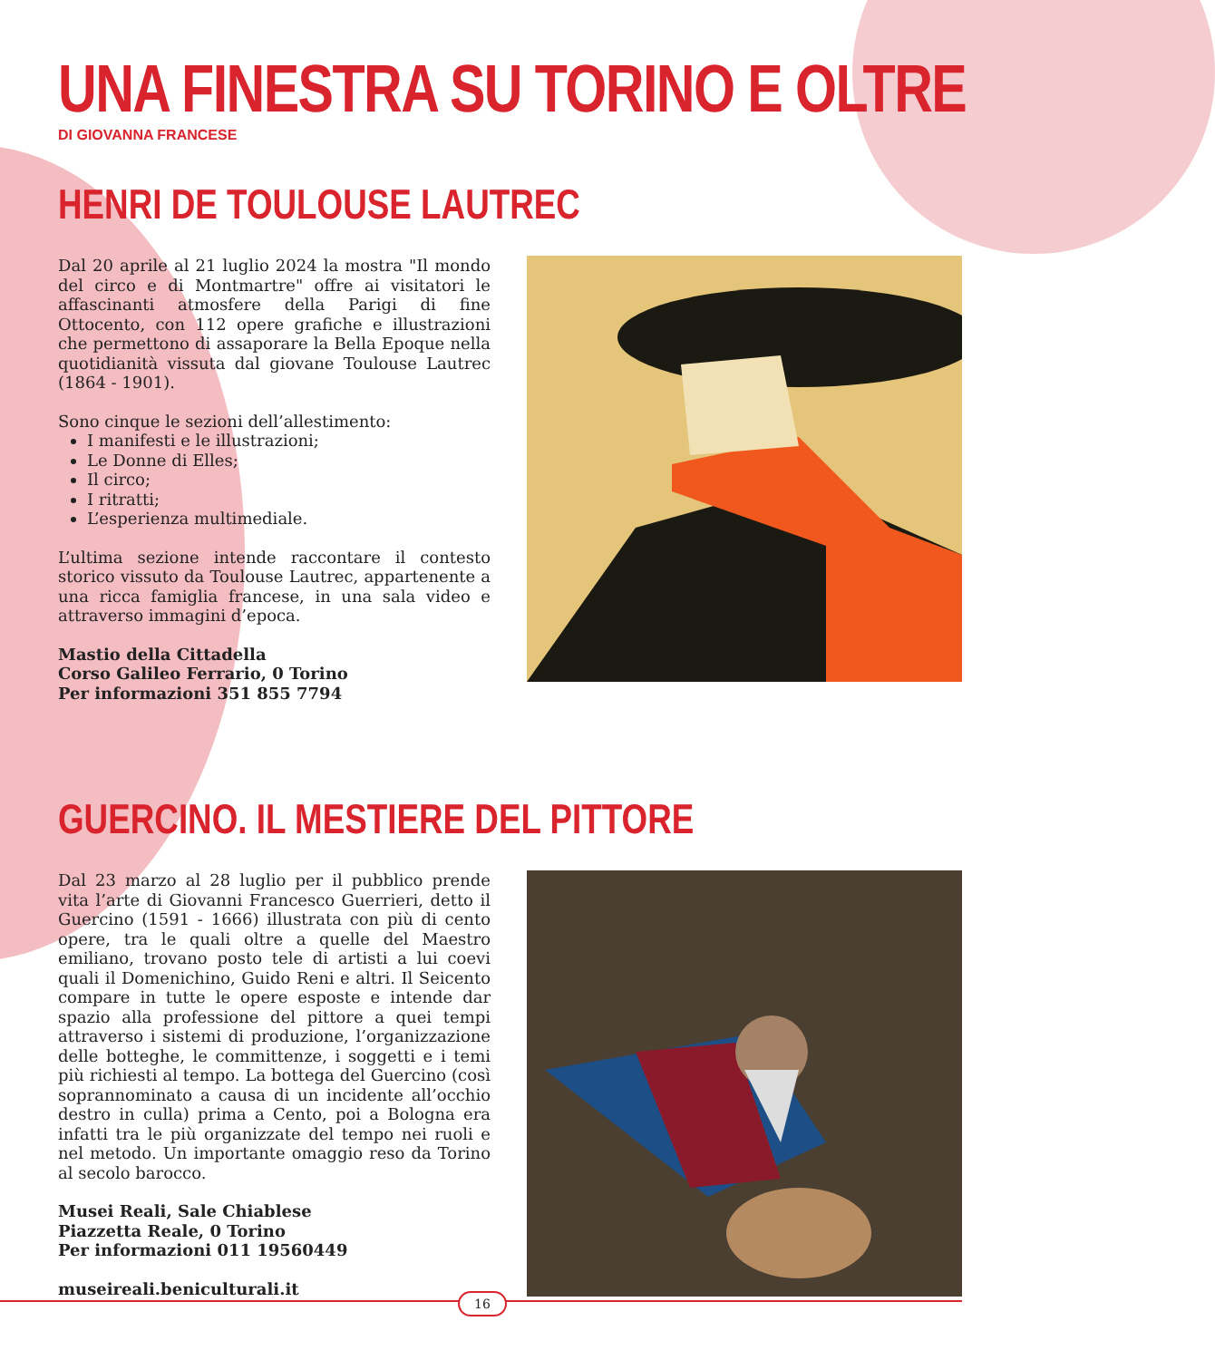UNA FINESTRA SU TORINO E OLTRE
DI GIOVANNA FRANCESE
HENRI DE TOULOUSE LAUTREC
Dal 20 aprile al 21 luglio 2024 la mostra "Il mondo del circo e di Montmartre" offre ai visitatori le affascinanti atmosfere della Parigi di fine Ottocento, con 112 opere grafiche e illustrazioni che permettono di assaporare la Bella Epoque nella quotidianità vissuta dal giovane Toulouse Lautrec (1864 - 1901).
Sono cinque le sezioni dell’allestimento:
I manifesti e le illustrazioni;
Le Donne di Elles;
Il circo;
I ritratti;
L’esperienza multimediale.
L’ultima sezione intende raccontare il contesto storico vissuto da Toulouse Lautrec, appartenente a una ricca famiglia francese, in una sala video e attraverso immagini d’epoca.
Mastio della Cittadella
Corso Galileo Ferrario, 0 Torino
Per informazioni 351 855 7794
GUERCINO. IL MESTIERE DEL PITTORE
Dal 23 marzo al 28 luglio per il pubblico prende vita l’arte di Giovanni Francesco Guerrieri, detto il Guercino (1591 - 1666) illustrata con più di cento opere, tra le quali oltre a quelle del Maestro emiliano, trovano posto tele di artisti a lui coevi quali il Domenichino, Guido Reni e altri. Il Seicento compare in tutte le opere esposte e intende dar spazio alla professione del pittore a quei tempi attraverso i sistemi di produzione, l’organizzazione delle botteghe, le committenze, i soggetti e i temi più richiesti al tempo. La bottega del Guercino (così soprannominato a causa di un incidente all’occhio destro in culla) prima a Cento, poi a Bologna era infatti tra le più organizzate del tempo nei ruoli e nel metodo. Un importante omaggio reso da Torino al secolo barocco.
Musei Reali, Sale Chiablese
Piazzetta Reale, 0 Torino
Per informazioni 011 19560449
museireali.beniculturali.it
16